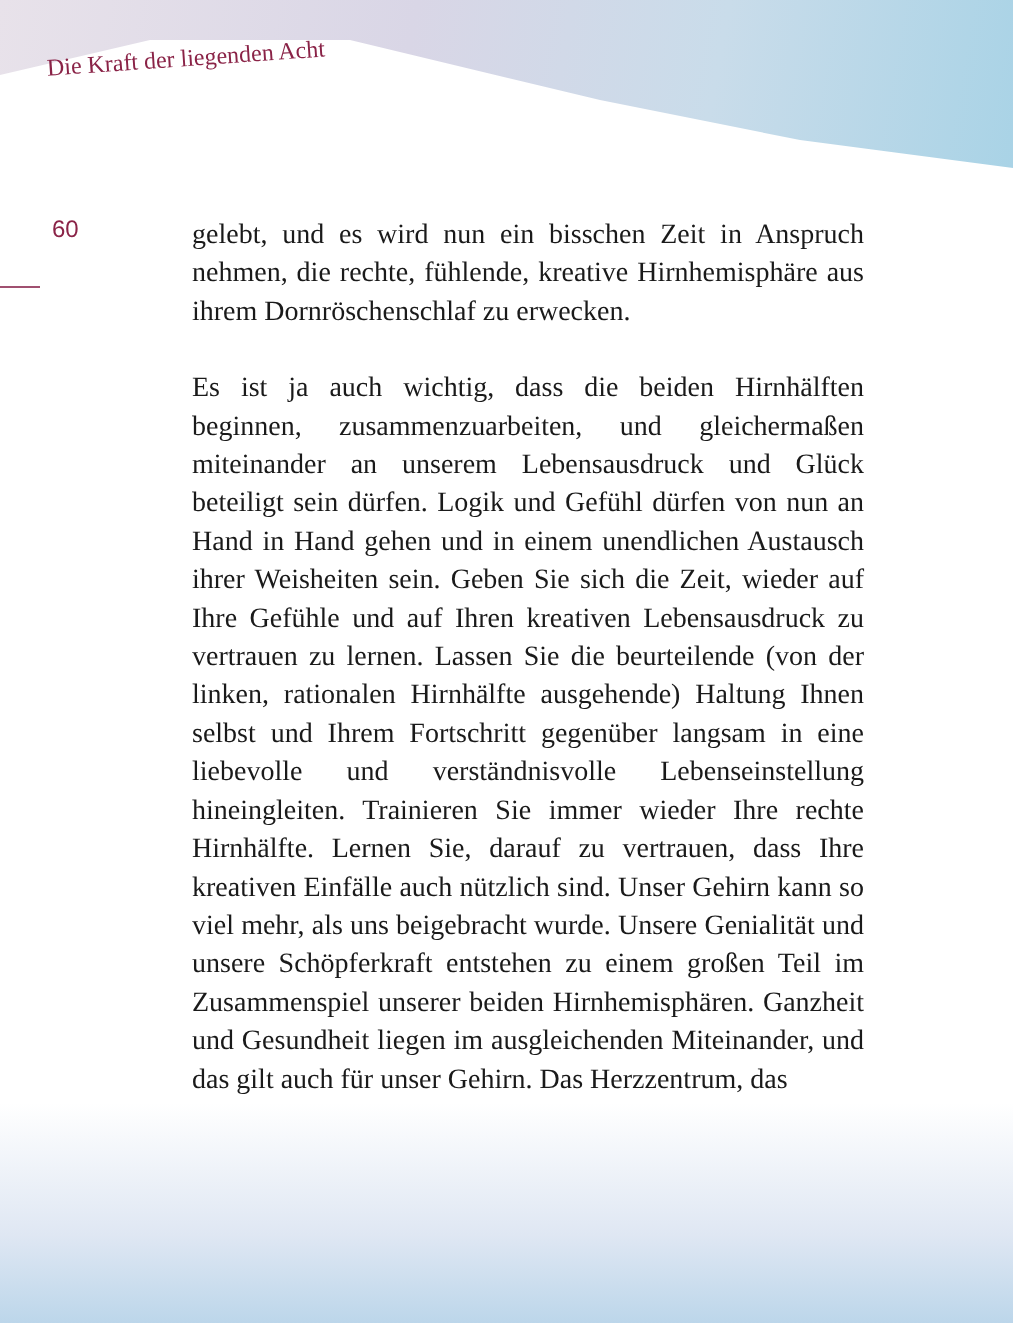Die Kraft der liegenden Acht
60
gelebt, und es wird nun ein bisschen Zeit in Anspruch nehmen, die rechte, fühlende, kreative Hirnhemisphäre aus ihrem Dornröschenschlaf zu erwecken.
Es ist ja auch wichtig, dass die beiden Hirnhälften beginnen, zusammenzuarbeiten, und gleichermaßen miteinander an unserem Lebensausdruck und Glück beteiligt sein dürfen. Logik und Gefühl dürfen von nun an Hand in Hand gehen und in einem unendlichen Austausch ihrer Weisheiten sein. Geben Sie sich die Zeit, wieder auf Ihre Gefühle und auf Ihren kreativen Lebensausdruck zu vertrauen zu lernen. Lassen Sie die beurteilende (von der linken, rationalen Hirnhälfte ausgehende) Haltung Ihnen selbst und Ihrem Fortschritt gegenüber langsam in eine liebevolle und verständnisvolle Lebenseinstellung hineingleiten. Trainieren Sie immer wieder Ihre rechte Hirnhälfte. Lernen Sie, darauf zu vertrauen, dass Ihre kreativen Einfälle auch nützlich sind. Unser Gehirn kann so viel mehr, als uns beigebracht wurde. Unsere Genialität und unsere Schöpferkraft entstehen zu einem großen Teil im Zusammenspiel unserer beiden Hirnhemisphären. Ganzheit und Gesundheit liegen im ausgleichenden Miteinander, und das gilt auch für unser Gehirn. Das Herzzentrum, das